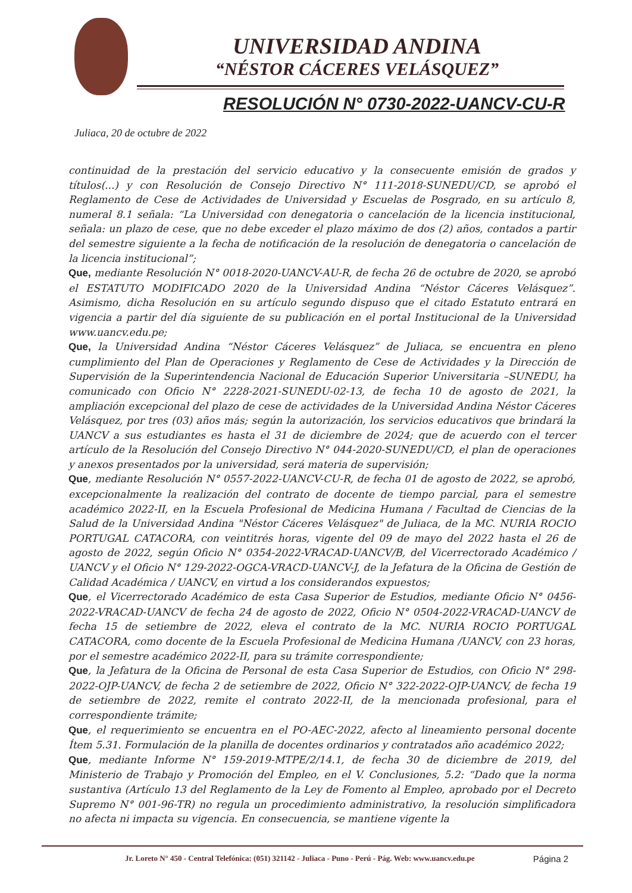UNIVERSIDAD ANDINA
“NÉSTOR CÁCERES VELÁSQUEZ”
RESOLUCIÓN N° 0730-2022-UANCV-CU-R
Juliaca, 20 de octubre de 2022
continuidad de la prestación del servicio educativo y la consecuente emisión de grados y títulos(...) y con Resolución de Consejo Directivo N° 111-2018-SUNEDU/CD, se aprobó el Reglamento de Cese de Actividades de Universidad y Escuelas de Posgrado, en su artículo 8, numeral 8.1 señala: “La Universidad con denegatoria o cancelación de la licencia institucional, señala: un plazo de cese, que no debe exceder el plazo máximo de dos (2) años, contados a partir del semestre siguiente a la fecha de notificación de la resolución de denegatoria o cancelación de la licencia institucional”;
Que, mediante Resolución N° 0018-2020-UANCV-AU-R, de fecha 26 de octubre de 2020, se aprobó el ESTATUTO MODIFICADO 2020 de la Universidad Andina “Néstor Cáceres Velásquez”. Asimismo, dicha Resolución en su artículo segundo dispuso que el citado Estatuto entrará en vigencia a partir del día siguiente de su publicación en el portal Institucional de la Universidad www.uancv.edu.pe;
Que, la Universidad Andina “Néstor Cáceres Velásquez” de Juliaca, se encuentra en pleno cumplimiento del Plan de Operaciones y Reglamento de Cese de Actividades y la Dirección de Supervisión de la Superintendencia Nacional de Educación Superior Universitaria –SUNEDU, ha comunicado con Oficio N° 2228-2021-SUNEDU-02-13, de fecha 10 de agosto de 2021, la ampliación excepcional del plazo de cese de actividades de la Universidad Andina Néstor Cáceres Velásquez, por tres (03) años más; según la autorización, los servicios educativos que brindará la UANCV a sus estudiantes es hasta el 31 de diciembre de 2024; que de acuerdo con el tercer artículo de la Resolución del Consejo Directivo N° 044-2020-SUNEDU/CD, el plan de operaciones y anexos presentados por la universidad, será materia de supervisión;
Que, mediante Resolución N° 0557-2022-UANCV-CU-R, de fecha 01 de agosto de 2022, se aprobó, excepcionalmente la realización del contrato de docente de tiempo parcial, para el semestre académico 2022-II, en la Escuela Profesional de Medicina Humana / Facultad de Ciencias de la Salud de la Universidad Andina "Néstor Cáceres Velásquez" de Juliaca, de la MC. NURIA ROCIO PORTUGAL CATACORA, con veintitrés horas, vigente del 09 de mayo del 2022 hasta el 26 de agosto de 2022, según Oficio N° 0354-2022-VRACAD-UANCV/B, del Vicerrectorado Académico / UANCV y el Oficio N° 129-2022-OGCA-VRACD-UANCV-J, de la Jefatura de la Oficina de Gestión de Calidad Académica / UANCV, en virtud a los considerandos expuestos;
Que, el Vicerrectorado Académico de esta Casa Superior de Estudios, mediante Oficio N° 0456-2022-VRACAD-UANCV de fecha 24 de agosto de 2022, Oficio N° 0504-2022-VRACAD-UANCV de fecha 15 de setiembre de 2022, eleva el contrato de la MC. NURIA ROCIO PORTUGAL CATACORA, como docente de la Escuela Profesional de Medicina Humana /UANCV, con 23 horas, por el semestre académico 2022-II, para su trámite correspondiente;
Que, la Jefatura de la Oficina de Personal de esta Casa Superior de Estudios, con Oficio N° 298-2022-OJP-UANCV, de fecha 2 de setiembre de 2022, Oficio N° 322-2022-OJP-UANCV, de fecha 19 de setiembre de 2022, remite el contrato 2022-II, de la mencionada profesional, para el correspondiente trámite;
Que, el requerimiento se encuentra en el PO-AEC-2022, afecto al lineamiento personal docente Ítem 5.31. Formulación de la planilla de docentes ordinarios y contratados año académico 2022;
Que, mediante Informe N° 159-2019-MTPE/2/14.1, de fecha 30 de diciembre de 2019, del Ministerio de Trabajo y Promoción del Empleo, en el V. Conclusiones, 5.2: “Dado que la norma sustantiva (Artículo 13 del Reglamento de la Ley de Fomento al Empleo, aprobado por el Decreto Supremo N° 001-96-TR) no regula un procedimiento administrativo, la resolución simplificadora no afecta ni impacta su vigencia. En consecuencia, se mantiene vigente la
Jr. Loreto N° 450 - Central Telefónica: (051) 321142 - Juliaca - Puno - Perú - Pág. Web: www.uancv.edu.pe Página 2